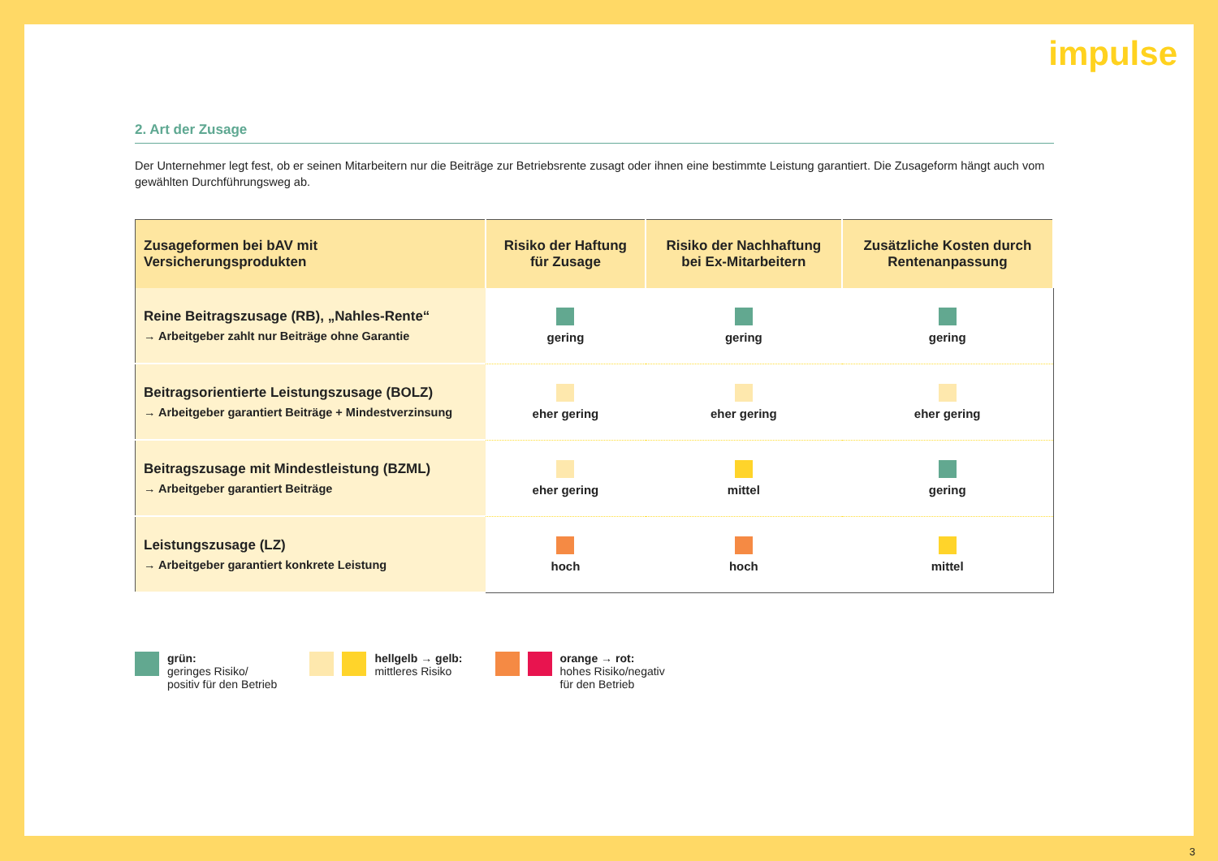impulse
2. Art der Zusage
Der Unternehmer legt fest, ob er seinen Mitarbeitern nur die Beiträge zur Betriebsrente zusagt oder ihnen eine bestimmte Leistung garantiert. Die Zusageform hängt auch vom gewählten Durchführungsweg ab.
| Zusageformen bei bAV mit Versicherungsprodukten | Risiko der Haftung für Zusage | Risiko der Nachhaftung bei Ex-Mitarbeitern | Zusätzliche Kosten durch Rentenanpassung |
| --- | --- | --- | --- |
| Reine Beitragszusage (RB), „Nahles-Rente“ → Arbeitgeber zahlt nur Beiträge ohne Garantie | gering | gering | gering |
| Beitragsorientierte Leistungszusage (BOLZ) → Arbeitgeber garantiert Beiträge + Mindestverzinsung | eher gering | eher gering | eher gering |
| Beitragszusage mit Mindestleistung (BZML) → Arbeitgeber garantiert Beiträge | eher gering | mittel | gering |
| Leistungszusage (LZ) → Arbeitgeber garantiert konkrete Leistung | hoch | hoch | mittel |
grün:
geringes Risiko/
positiv für den Betrieb
hellgelb → gelb:
mittleres Risiko
orange → rot:
hohes Risiko/negativ
für den Betrieb
3